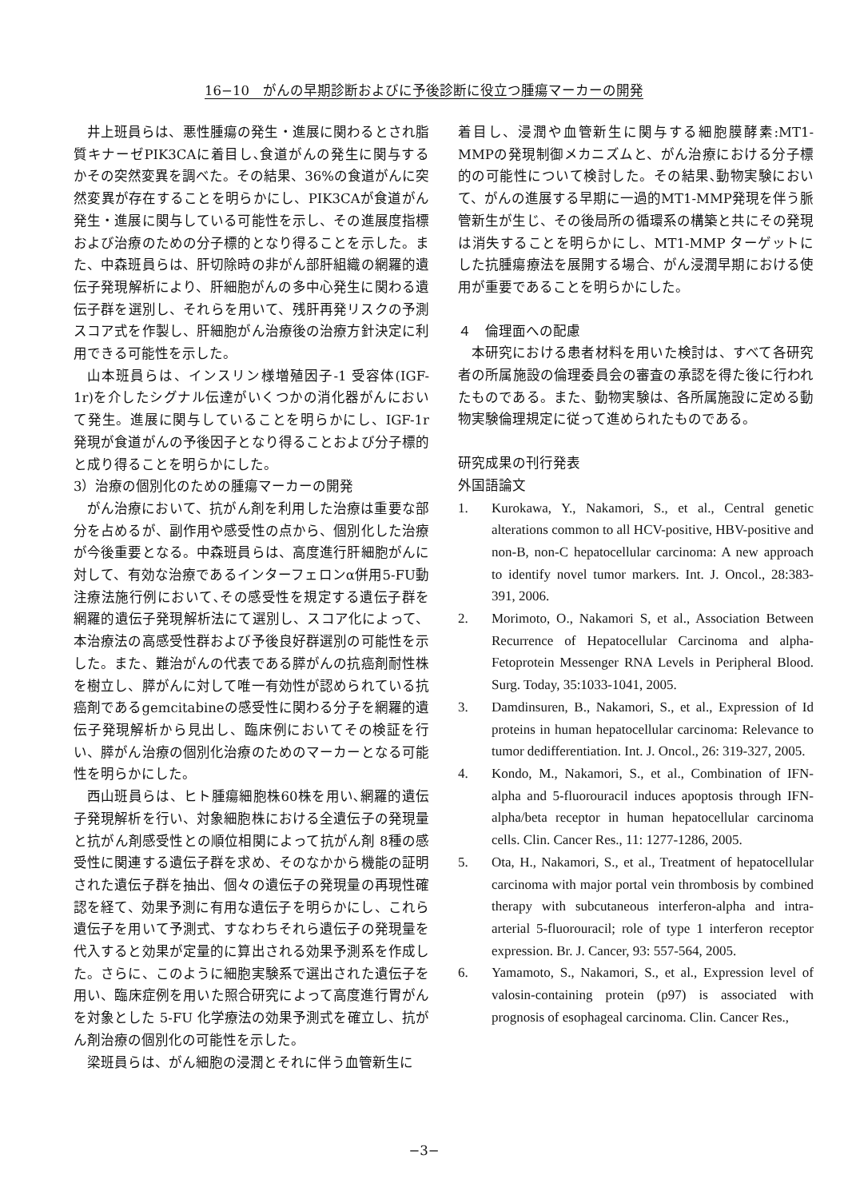16−10　がんの早期診断およびに予後診断に役立つ腫瘍マーカーの開発
井上班員らは、悪性腫瘍の発生・進展に関わるとされ脂質キナーゼPIK3CAに着目し､食道がんの発生に関与するかその突然変異を調べた。その結果、36%の食道がんに突然変異が存在することを明らかにし、PIK3CAが食道がん発生・進展に関与している可能性を示し、その進展度指標および治療のための分子標的となり得ることを示した。また、中森班員らは、肝切除時の非がん部肝組織の網羅的遺伝子発現解析により、肝細胞がんの多中心発生に関わる遺伝子群を選別し、それらを用いて、残肝再発リスクの予測スコア式を作製し、肝細胞がん治療後の治療方針決定に利用できる可能性を示した。
山本班員らは、インスリン様増殖因子-1 受容体(IGF-1r)を介したシグナル伝達がいくつかの消化器がんにおいて発生。進展に関与していることを明らかにし、IGF-1r 発現が食道がんの予後因子となり得ることおよび分子標的と成り得ることを明らかにした。
3）治療の個別化のための腫瘍マーカーの開発
がん治療において、抗がん剤を利用した治療は重要な部分を占めるが、副作用や感受性の点から、個別化した治療が今後重要となる。中森班員らは、高度進行肝細胞がんに対して、有効な治療であるインターフェロンα併用5-FU動注療法施行例において､その感受性を規定する遺伝子群を網羅的遺伝子発現解析法にて選別し、スコア化によって、本治療法の高感受性群および予後良好群選別の可能性を示した。また、難治がんの代表である膵がんの抗癌剤耐性株を樹立し、膵がんに対して唯一有効性が認められている抗癌剤であるgemcitabineの感受性に関わる分子を網羅的遺伝子発現解析から見出し、臨床例においてその検証を行い、膵がん治療の個別化治療のためのマーカーとなる可能性を明らかにした。
西山班員らは、ヒト腫瘍細胞株60株を用い､網羅的遺伝子発現解析を行い、対象細胞株における全遺伝子の発現量と抗がん剤感受性との順位相関によって抗がん剤 8種の感受性に関連する遺伝子群を求め、そのなかから機能の証明された遺伝子群を抽出、個々の遺伝子の発現量の再現性確認を経て、効果予測に有用な遺伝子を明らかにし、これら遺伝子を用いて予測式、すなわちそれら遺伝子の発現量を代入すると効果が定量的に算出される効果予測系を作成した。さらに、このように細胞実験系で選出された遺伝子を用い、臨床症例を用いた照合研究によって高度進行胃がんを対象とした 5-FU 化学療法の効果予測式を確立し、抗がん剤治療の個別化の可能性を示した。
梁班員らは、がん細胞の浸潤とそれに伴う血管新生に
着目し、浸潤や血管新生に関与する細胞膜酵素:MT1-MMPの発現制御メカニズムと、がん治療における分子標的の可能性について検討した。その結果､動物実験において、がんの進展する早期に一過的MT1-MMP発現を伴う脈管新生が生じ、その後局所の循環系の構築と共にその発現は消失することを明らかにし、MT1-MMP ターゲットにした抗腫瘍療法を展開する場合、がん浸潤早期における使用が重要であることを明らかにした。
４　倫理面への配慮
本研究における患者材料を用いた検討は、すべて各研究者の所属施設の倫理委員会の審査の承認を得た後に行われたものである。また、動物実験は、各所属施設に定める動物実験倫理規定に従って進められたものである。
研究成果の刊行発表
外国語論文
1. Kurokawa, Y., Nakamori, S., et al., Central genetic alterations common to all HCV-positive, HBV-positive and non-B, non-C hepatocellular carcinoma: A new approach to identify novel tumor markers. Int. J. Oncol., 28:383-391, 2006.
2. Morimoto, O., Nakamori S, et al., Association Between Recurrence of Hepatocellular Carcinoma and alpha-Fetoprotein Messenger RNA Levels in Peripheral Blood. Surg. Today, 35:1033-1041, 2005.
3. Damdinsuren, B., Nakamori, S., et al., Expression of Id proteins in human hepatocellular carcinoma: Relevance to tumor dedifferentiation. Int. J. Oncol., 26: 319-327, 2005.
4. Kondo, M., Nakamori, S., et al., Combination of IFN-alpha and 5-fluorouracil induces apoptosis through IFN-alpha/beta receptor in human hepatocellular carcinoma cells. Clin. Cancer Res., 11: 1277-1286, 2005.
5. Ota, H., Nakamori, S., et al., Treatment of hepatocellular carcinoma with major portal vein thrombosis by combined therapy with subcutaneous interferon-alpha and intra-arterial 5-fluorouracil; role of type 1 interferon receptor expression. Br. J. Cancer, 93: 557-564, 2005.
6. Yamamoto, S., Nakamori, S., et al., Expression level of valosin-containing protein (p97) is associated with prognosis of esophageal carcinoma. Clin. Cancer Res.,
−3−